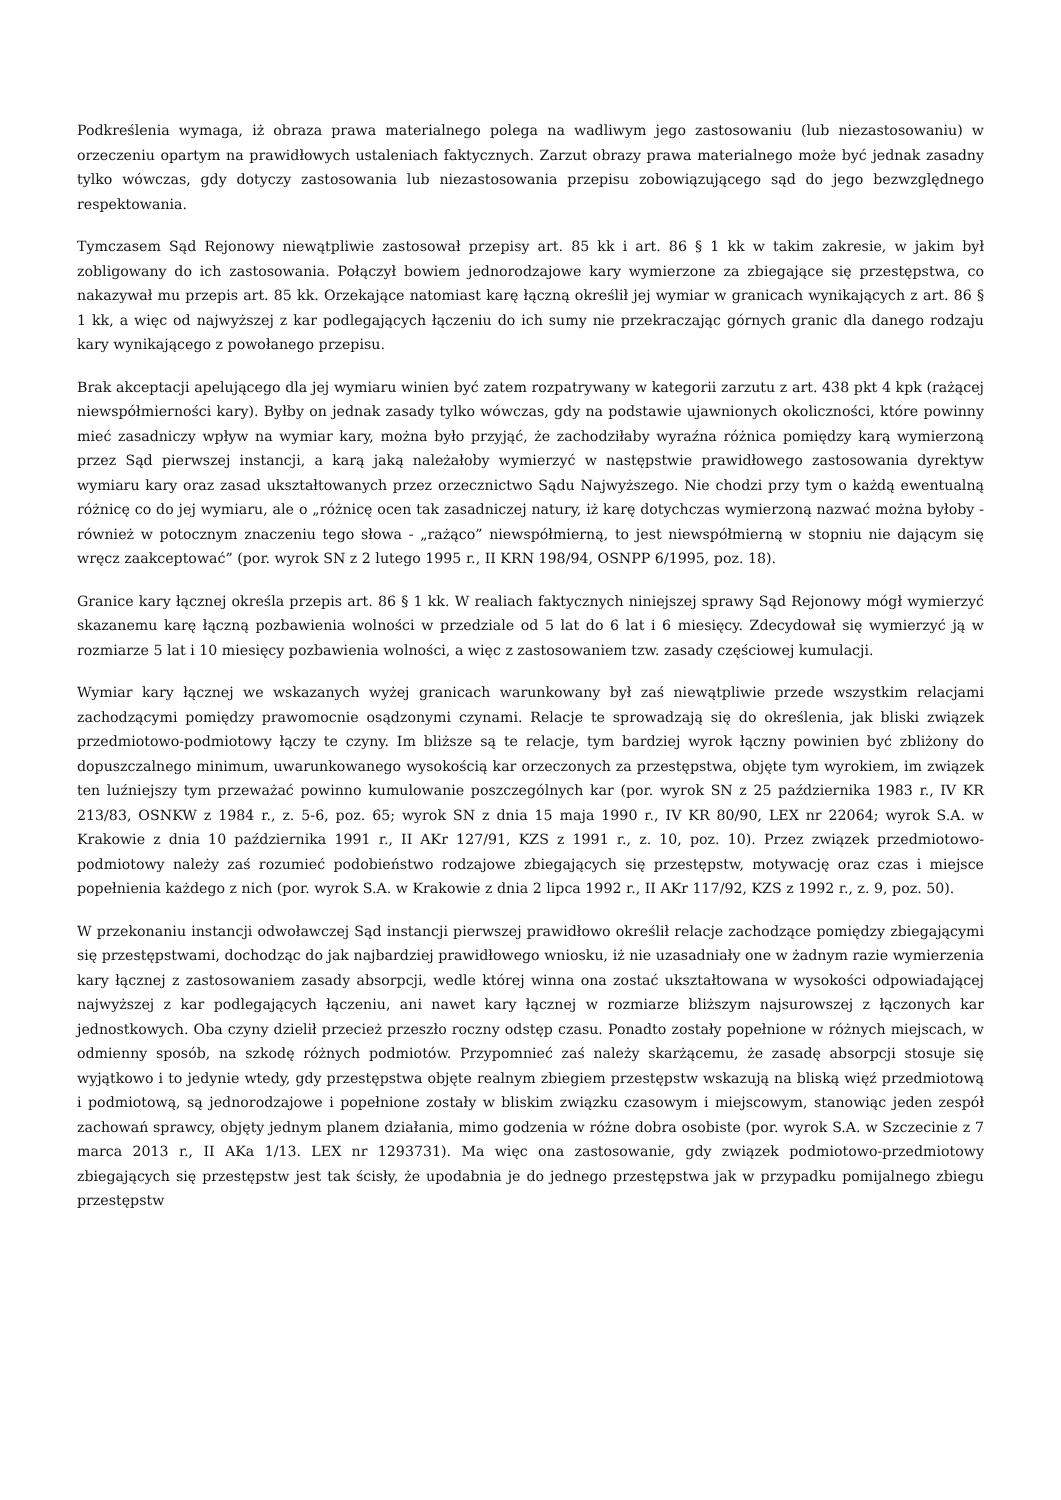Podkreślenia wymaga, iż obraza prawa materialnego polega na wadliwym jego zastosowaniu (lub niezastosowaniu) w orzeczeniu opartym na prawidłowych ustaleniach faktycznych. Zarzut obrazy prawa materialnego może być jednak zasadny tylko wówczas, gdy dotyczy zastosowania lub niezastosowania przepisu zobowiązującego sąd do jego bezwzględnego respektowania.
Tymczasem Sąd Rejonowy niewątpliwie zastosował przepisy art. 85 kk i art. 86 § 1 kk w takim zakresie, w jakim był zobligowany do ich zastosowania. Połączył bowiem jednorodzajowe kary wymierzone za zbiegające się przestępstwa, co nakazywał mu przepis art. 85 kk. Orzekające natomiast karę łączną określił jej wymiar w granicach wynikających z art. 86 § 1 kk, a więc od najwyższej z kar podlegających łączeniu do ich sumy nie przekraczając górnych granic dla danego rodzaju kary wynikającego z powołanego przepisu.
Brak akceptacji apelującego dla jej wymiaru winien być zatem rozpatrywany w kategorii zarzutu z art. 438 pkt 4 kpk (rażącej niewspółmierności kary). Byłby on jednak zasady tylko wówczas, gdy na podstawie ujawnionych okoliczności, które powinny mieć zasadniczy wpływ na wymiar kary, można było przyjąć, że zachodziłaby wyraźna różnica pomiędzy karą wymierzoną przez Sąd pierwszej instancji, a karą jaką należałoby wymierzyć w następstwie prawidłowego zastosowania dyrektyw wymiaru kary oraz zasad ukształtowanych przez orzecznictwo Sądu Najwyższego. Nie chodzi przy tym o każdą ewentualną różnicę co do jej wymiaru, ale o „różnicę ocen tak zasadniczej natury, iż karę dotychczas wymierzoną nazwać można byłoby - również w potocznym znaczeniu tego słowa - „rażąco” niewspółmierną, to jest niewspółmierną w stopniu nie dającym się wręcz zaakceptować” (por. wyrok SN z 2 lutego 1995 r., II KRN 198/94, OSNPP 6/1995, poz. 18).
Granice kary łącznej określa przepis art. 86 § 1 kk. W realiach faktycznych niniejszej sprawy Sąd Rejonowy mógł wymierzyć skazanemu karę łączną pozbawienia wolności w przedziale od 5 lat do 6 lat i 6 miesięcy. Zdecydował się wymierzyć ją w rozmiarze 5 lat i 10 miesięcy pozbawienia wolności, a więc z zastosowaniem tzw. zasady częściowej kumulacji.
Wymiar kary łącznej we wskazanych wyżej granicach warunkowany był zaś niewątpliwie przede wszystkim relacjami zachodzącymi pomiędzy prawomocnie osądzonymi czynami. Relacje te sprowadzają się do określenia, jak bliski związek przedmiotowo-podmiotowy łączy te czyny. Im bliższe są te relacje, tym bardziej wyrok łączny powinien być zbliżony do dopuszczalnego minimum, uwarunkowanego wysokością kar orzeczonych za przestępstwa, objęte tym wyrokiem, im związek ten luźniejszy tym przeważać powinno kumulowanie poszczególnych kar (por. wyrok SN z 25 października 1983 r., IV KR 213/83, OSNKW z 1984 r., z. 5-6, poz. 65; wyrok SN z dnia 15 maja 1990 r., IV KR 80/90, LEX nr 22064; wyrok S.A. w Krakowie z dnia 10 października 1991 r., II AKr 127/91, KZS z 1991 r., z. 10, poz. 10). Przez związek przedmiotowo-podmiotowy należy zaś rozumieć podobieństwo rodzajowe zbiegających się przestępstw, motywację oraz czas i miejsce popełnienia każdego z nich (por. wyrok S.A. w Krakowie z dnia 2 lipca 1992 r., II AKr 117/92, KZS z 1992 r., z. 9, poz. 50).
W przekonaniu instancji odwoławczej Sąd instancji pierwszej prawidłowo określił relacje zachodzące pomiędzy zbiegającymi się przestępstwami, dochodząc do jak najbardziej prawidłowego wniosku, iż nie uzasadniały one w żadnym razie wymierzenia kary łącznej z zastosowaniem zasady absorpcji, wedle której winna ona zostać ukształtowana w wysokości odpowiadającej najwyższej z kar podlegających łączeniu, ani nawet kary łącznej w rozmiarze bliższym najsurowszej z łączonych kar jednostkowych. Oba czyny dzielił przecież przeszło roczny odstęp czasu. Ponadto zostały popełnione w różnych miejscach, w odmienny sposób, na szkodę różnych podmiotów. Przypomnieć zaś należy skarżącemu, że zasadę absorpcji stosuje się wyjątkowo i to jedynie wtedy, gdy przestępstwa objęte realnym zbiegiem przestępstw wskazują na bliską więź przedmiotową i podmiotową, są jednorodzajowe i popełnione zostały w bliskim związku czasowym i miejscowym, stanowiąc jeden zespół zachowań sprawcy, objęty jednym planem działania, mimo godzenia w różne dobra osobiste (por. wyrok S.A. w Szczecinie z 7 marca 2013 r., II AKa 1/13. LEX nr 1293731). Ma więc ona zastosowanie, gdy związek podmiotowo-przedmiotowy zbiegających się przestępstw jest tak ścisły, że upodabnia je do jednego przestępstwa jak w przypadku pomijalnego zbiegu przestępstw